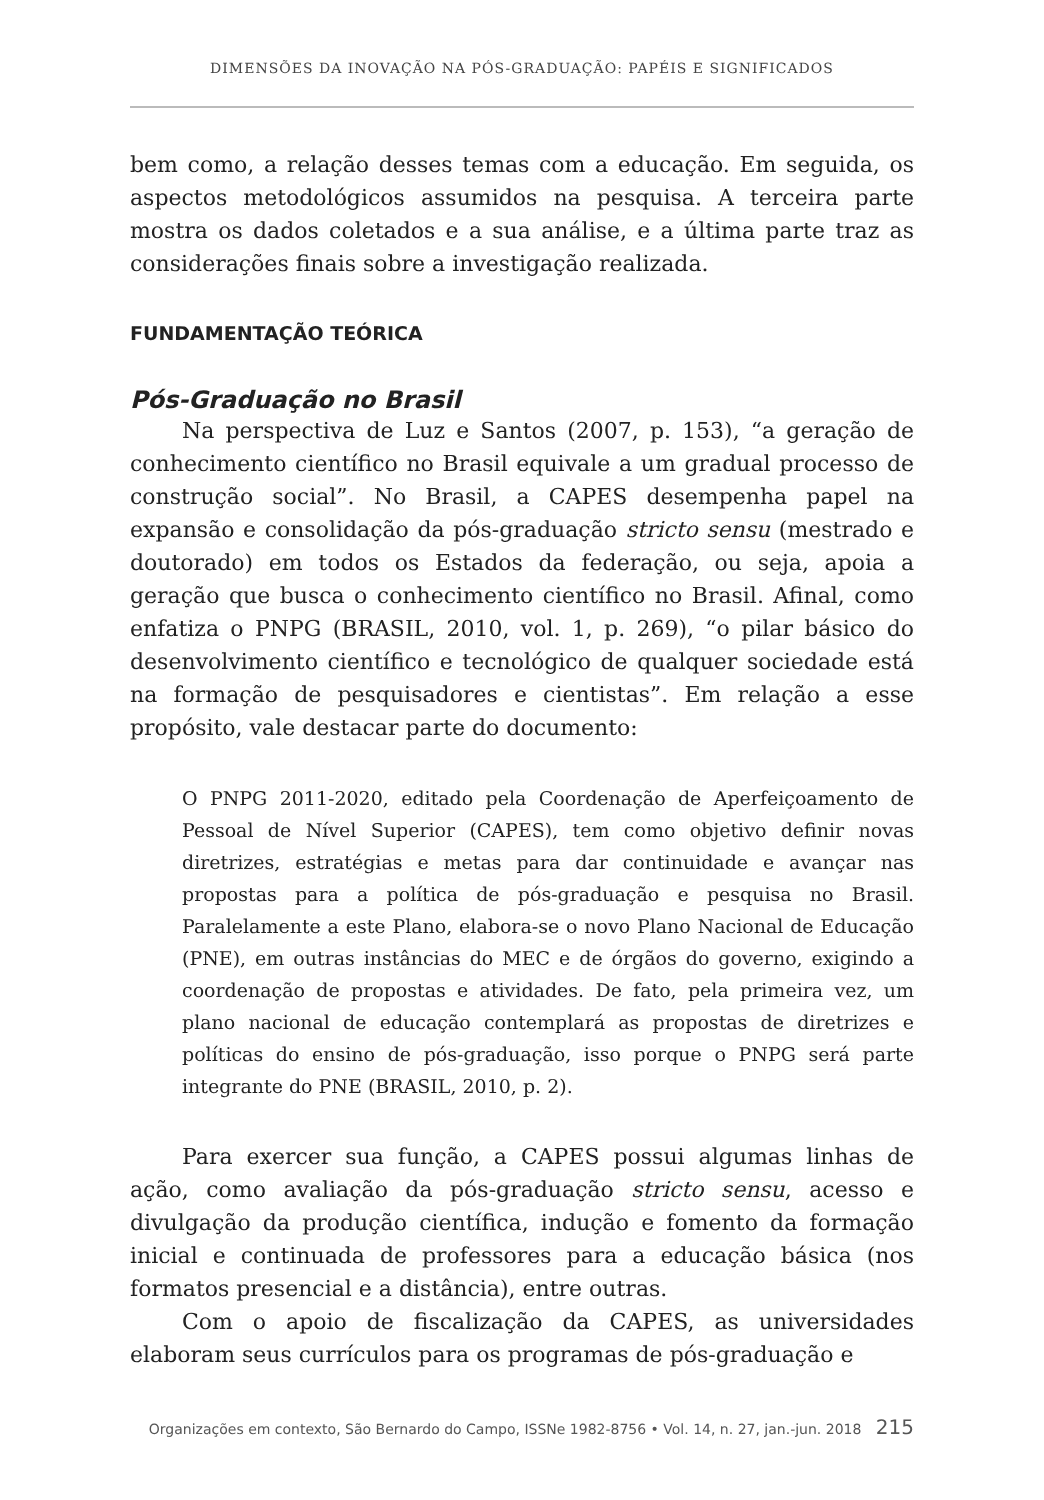DIMENSÕES DA INOVAÇÃO NA PÓS-GRADUAÇÃO: PAPÉIS E SIGNIFICADOS
bem como, a relação desses temas com a educação. Em seguida, os aspectos metodológicos assumidos na pesquisa. A terceira parte mostra os dados coletados e a sua análise, e a última parte traz as considerações finais sobre a investigação realizada.
FUNDAMENTAÇÃO TEÓRICA
Pós-Graduação no Brasil
Na perspectiva de Luz e Santos (2007, p. 153), “a geração de conhecimento científico no Brasil equivale a um gradual processo de construção social”. No Brasil, a CAPES desempenha papel na expansão e consolidação da pós-graduação stricto sensu (mestrado e doutorado) em todos os Estados da federação, ou seja, apoia a geração que busca o conhecimento científico no Brasil. Afinal, como enfatiza o PNPG (BRASIL, 2010, vol. 1, p. 269), “o pilar básico do desenvolvimento científico e tecnológico de qualquer sociedade está na formação de pesquisadores e cientistas”. Em relação a esse propósito, vale destacar parte do documento:
O PNPG 2011-2020, editado pela Coordenação de Aperfeiçoamento de Pessoal de Nível Superior (CAPES), tem como objetivo definir novas diretrizes, estratégias e metas para dar continuidade e avançar nas propostas para a política de pós-graduação e pesquisa no Brasil. Paralelamente a este Plano, elabora-se o novo Plano Nacional de Educação (PNE), em outras instâncias do MEC e de órgãos do governo, exigindo a coordenação de propostas e atividades. De fato, pela primeira vez, um plano nacional de educação contemplará as propostas de diretrizes e políticas do ensino de pós-graduação, isso porque o PNPG será parte integrante do PNE (BRASIL, 2010, p. 2).
Para exercer sua função, a CAPES possui algumas linhas de ação, como avaliação da pós-graduação stricto sensu, acesso e divulgação da produção científica, indução e fomento da formação inicial e continuada de professores para a educação básica (nos formatos presencial e a distância), entre outras.
Com o apoio de fiscalização da CAPES, as universidades elaboram seus currículos para os programas de pós-graduação e
Organizações em contexto, São Bernardo do Campo, ISSNe 1982-8756 • Vol. 14, n. 27, jan.-jun. 2018 215